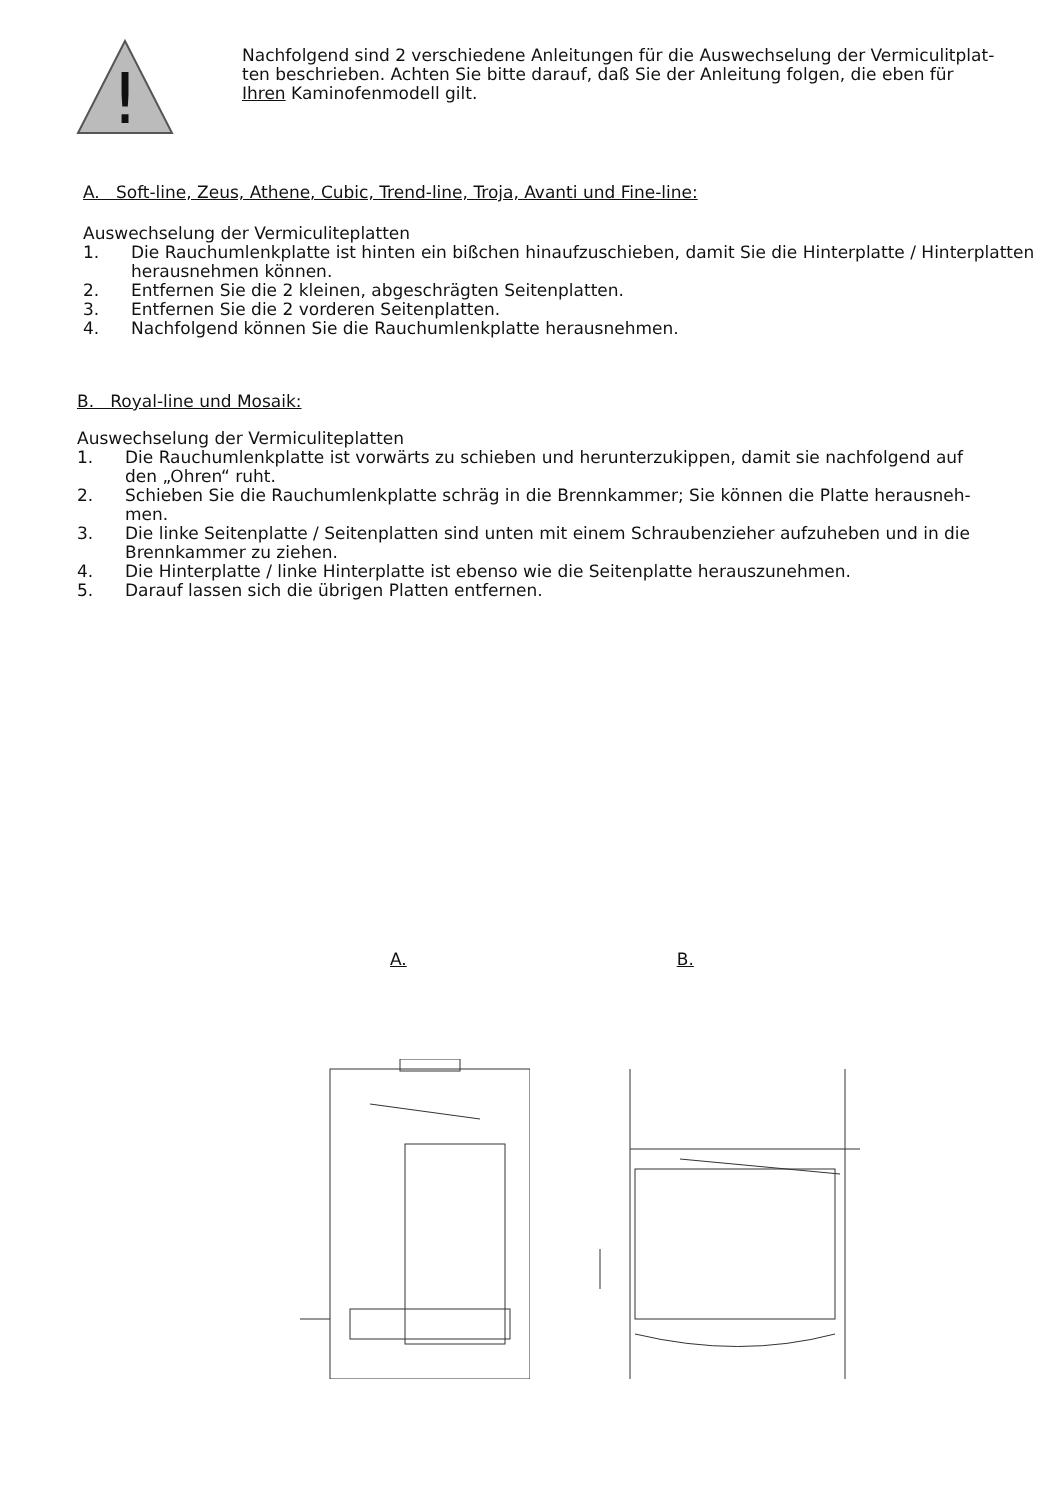!
Nachfolgend sind 2 verschiedene Anleitungen für die Auswechselung der Vermiculitplat-ten beschrieben. Achten Sie bitte darauf, daß Sie der Anleitung folgen, die eben für Ihren Kaminofenmodell gilt.
A. Soft-line, Zeus, Athene, Cubic, Trend-line, Troja, Avanti und Fine-line:
Auswechselung der Vermiculiteplatten
1. Die Rauchumlenkplatte ist hinten ein bißchen hinaufzuschieben, damit Sie die Hinterplatte / Hinterplatten herausnehmen können.
2. Entfernen Sie die 2 kleinen, abgeschrägten Seitenplatten.
3. Entfernen Sie die 2 vorderen Seitenplatten.
4. Nachfolgend können Sie die Rauchumlenkplatte herausnehmen.
B. Royal-line und Mosaik:
Auswechselung der Vermiculiteplatten
1. Die Rauchumlenkplatte ist vorwärts zu schieben und herunterzukippen, damit sie nachfolgend auf den „Ohren“ ruht.
2. Schieben Sie die Rauchumlenkplatte schräg in die Brennkammer; Sie können die Platte herausneh-men.
3. Die linke Seitenplatte / Seitenplatten sind unten mit einem Schraubenzieher aufzuheben und in die Brennkammer zu ziehen.
4. Die Hinterplatte / linke Hinterplatte ist ebenso wie die Seitenplatte herauszunehmen.
5. Darauf lassen sich die übrigen Platten entfernen.
A. B.